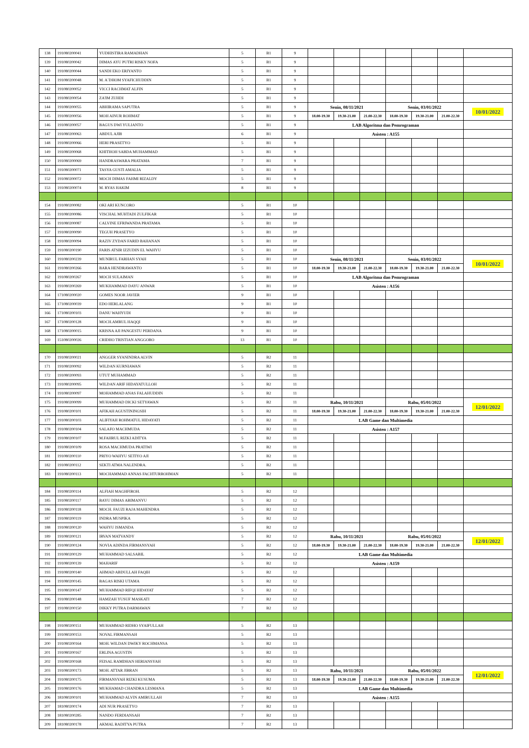| 138 | 191080200041 | YUDHISTIRA RAMADHAN | 5 | B1 | 9 | | | | | | | |
| 139 | 191080200042 | DIMAS AYU PUTRI RISKY NOFA | 5 | B1 | 9 | | | | | | | |
| 140 | 191080200044 | SANDI EKO ERIYANTO | 5 | B1 | 9 | | | | | | | |
| 141 | 191080200048 | M. A`DHOM SYAFICHUDDIN | 5 | B1 | 9 | | | | | | | |
| 142 | 191080200052 | VICCI RACHMAT ALFIN | 5 | B1 | 9 | | | | | | | |
| 143 | 191080200054 | ZA'IM ZUHDI | 5 | B1 | 9 | | | | | | | |
| 144 | 191080200055 | ABHIRAMA SAPUTRA | 5 | B1 | 9 | Senin, 08/11/2021 | | | Senin, 03/01/2022 | | | 10/01/2022 |
| 145 | 191080200056 | MOH AINUR ROHMAT | 5 | B1 | 9 | 18.00-19.30 | 19.30-21.00 | 21.00-22.30 | 18.00-19.30 | 19.30-21.00 | 21.00-22.30 | |
| 146 | 191080200057 | BAGUS DWI YULIANTO | 5 | B1 | 9 | LAB Algoritma dan Pemrograman | | | | | | |
| 147 | 191080200063 | ABDUL AJIB | 6 | B1 | 9 | Asisten : A155 | | | | | | |
| 148 | 191080200066 | HERI PRASETYO | 5 | B1 | 9 | | | | | | | |
| 149 | 191080200068 | KHITHOH SABDA MUHAMMAD | 5 | B1 | 9 | | | | | | | |
| 150 | 191080200069 | HANDRASWARA PRATAMA | 7 | B1 | 9 | | | | | | | |
| 151 | 191080200071 | TASYA GUSTI AMALIA | 5 | B1 | 9 | | | | | | | |
| 152 | 191080200072 | MOCH DIMAS FAHMI RIZALDY | 5 | B1 | 9 | | | | | | | |
| 153 | 191080200074 | M. RYAS HAKIM | 8 | B1 | 9 | | | | | | | |
| 154 | 191080200082 | OKI ARI KUNCORO | 5 | B1 | 10 | | | | | | | |
| 155 | 191080200086 | VISCHAL MUHTADI ZULFIKAR | 5 | B1 | 10 | | | | | | | |
| 156 | 191080200087 | CALVINE EFRIWANDA PRATAMA | 5 | B1 | 10 | | | | | | | |
| 157 | 191080200090 | TEGUH PRASETYO | 5 | B1 | 10 | | | | | | | |
| 158 | 191080200094 | RAZIV ZYDAN FARID BAHANAN | 5 | B1 | 10 | | | | | | | |
| 159 | 191080200190 | FARIS ATSIR IZZUDIN EL WAHYU | 5 | B1 | 10 | | | | | | | |
| 160 | 191080200239 | MUNIRUL FARHAN SYAH | 5 | B1 | 10 | Senin, 08/11/2021 | | | Senin, 03/01/2022 | | | 10/01/2022 |
| 161 | 191080200266 | BARA HENDRAWANTO | 5 | B1 | 10 | 18.00-19.30 | 19.30-21.00 | 21.00-22.30 | 18.00-19.30 | 19.30-21.00 | 21.00-22.30 | |
| 162 | 191080200267 | MOCH SULAIMAN | 5 | B1 | 10 | LAB Algoritma dan Pemrograman | | | | | | |
| 163 | 191080200269 | MUKHAMMAD DAYU ANWAR | 5 | B1 | 10 | Asisten : A156 | | | | | | |
| 164 | 171080200020 | GOMES NOOR JAVIER | 9 | B1 | 10 | | | | | | | |
| 165 | 171080200039 | EDO HERLALANG | 9 | B1 | 10 | | | | | | | |
| 166 | 171080200103 | DANU WAHYUDI | 9 | B1 | 10 | | | | | | | |
| 167 | 171080200128 | MOCH.AMRUL HAQQI | 9 | B1 | 10 | | | | | | | |
| 168 | 171080200015 | KRISNA AJI PANGESTU PERDANA | 9 | B1 | 10 | | | | | | | |
| 169 | 151080200026 | CRIDHO TRISTIAN ANGGORO | 13 | B1 | 10 | | | | | | | |
| 170 | 191080200021 | ANGGER SYANINDRA ALVIN | 5 | B2 | 11 | | | | | | | |
| 171 | 191080200092 | WILDAN KURNIAWAN | 5 | B2 | 11 | | | | | | | |
| 172 | 191080200093 | UTUT MUHAMMAD | 5 | B2 | 11 | | | | | | | |
| 173 | 191080200095 | WILDAN ARIF HIDAYATULLOH | 5 | B2 | 11 | | | | | | | |
| 174 | 191080200097 | MOHAMMAD ANAS FALAHUDDIN | 5 | B2 | 11 | | | | | | | |
| 175 | 191080200099 | MUHAMMAD DICKI SETYAWAN | 5 | B2 | 11 | Rabu, 10/11/2021 | | | Rabu, 05/01/2022 | | | 12/01/2022 |
| 176 | 191080200101 | AFIKAH AGUSTININGSIH | 5 | B2 | 11 | 18.00-19.30 | 19.30-21.00 | 21.00-22.30 | 18.00-19.30 | 19.30-21.00 | 21.00-22.30 | |
| 177 | 191080200103 | ALIFIYAH ROHMATUL HIDAYATI | 5 | B2 | 11 | LAB Game dan Multimedia | | | | | | |
| 178 | 191080200104 | SALAFO MACHMUDA | 5 | B2 | 11 | Asisten : A157 | | | | | | |
| 179 | 191080200107 | M.FAHRUL RIZKI ADITYA | 5 | B2 | 11 | | | | | | | |
| 180 | 191080200109 | ROSA MACHMUDA PRATIWI | 5 | B2 | 11 | | | | | | | |
| 181 | 191080200110 | PRIYO WAHYU SETIYO AJI | 5 | B2 | 11 | | | | | | | |
| 182 | 191080200112 | SEKTI ATMA NALENDRA. | 5 | B2 | 11 | | | | | | | |
| 183 | 191080200113 | MOCHAMMAD ANNAS FACHTURROHMAN | 5 | B2 | 11 | | | | | | | |
| 184 | 191080200114 | ALFIAH MAGHFIROH. | 5 | B2 | 12 | | | | | | | |
| 185 | 191080200117 | BAYU DIMAS ABIMANYU | 5 | B2 | 12 | | | | | | | |
| 186 | 191080200118 | MOCH. FAUZI RAJA MAHENDRA | 5 | B2 | 12 | | | | | | | |
| 187 | 191080200119 | INDRA MUSPIKA | 5 | B2 | 12 | | | | | | | |
| 188 | 191080200120 | WAHYU ISMANDA | 5 | B2 | 12 | | | | | | | |
| 189 | 191080200121 | IRVAN MATVANDY | 5 | B2 | 12 | Rabu, 10/11/2021 | | | Rabu, 05/01/2022 | | | 12/01/2022 |
| 190 | 191080200124 | NOVIA ADINDA FIRMANSYAH | 5 | B2 | 12 | 18.00-19.30 | 19.30-21.00 | 21.00-22.30 | 18.00-19.30 | 19.30-21.00 | 21.00-22.30 | |
| 191 | 191080200129 | MUHAMMAD SALSABIL | 5 | B2 | 12 | LAB Game dan Multimedia | | | | | | |
| 192 | 191080200139 | MAHARIF | 5 | B2 | 12 | Asisten : A159 | | | | | | |
| 193 | 191080200140 | AHMAD ABDULLAH FAQIH | 5 | B2 | 12 | | | | | | | |
| 194 | 191080200145 | BAGAS RISKI UTAMA | 5 | B2 | 12 | | | | | | | |
| 195 | 191080200147 | MUHAMMAD RIFQI HIDAYAT | 5 | B2 | 12 | | | | | | | |
| 196 | 191080200148 | HAMZAH YUSUF MASKATI | 7 | B2 | 12 | | | | | | | |
| 197 | 191080200150 | DIKKY PUTRA DARMAWAN | 7 | B2 | 12 | | | | | | | |
| 198 | 191080200151 | MUHAMMAD RIDHO SYAIFULLAH | 5 | B2 | 13 | | | | | | | |
| 199 | 191080200153 | NOVAL FIRMANSAH | 5 | B2 | 13 | | | | | | | |
| 200 | 191080200164 | MOH. WILDAN DWIKY ROCHMANSA | 5 | B2 | 13 | | | | | | | |
| 201 | 191080200167 | ERLINA AGUSTIN | 5 | B2 | 13 | | | | | | | |
| 202 | 191080200168 | FEISAL RAMDHAN HERIANSYAH | 5 | B2 | 13 | | | | | | | |
| 203 | 191080200173 | MOH. ATTAR JIBRAN | 5 | B2 | 13 | Rabu, 10/11/2021 | | | Rabu, 05/01/2022 | | | 12/01/2022 |
| 204 | 191080200175 | FIRMANSYAH RIZKI KUSUMA | 5 | B2 | 13 | 18.00-19.30 | 19.30-21.00 | 21.00-22.30 | 18.00-19.30 | 19.30-21.00 | 21.00-22.30 | |
| 205 | 191080200176 | MUKHAMAD CHANDRA LESMANA | 5 | B2 | 13 | LAB Game dan Multimedia | | | | | | |
| 206 | 181080200101 | MUHAMMAD ALVIN AMIRULLAH | 7 | B2 | 13 | Asisten : A155 | | | | | | |
| 207 | 181080200174 | ADI NUR PRASETYO | 7 | B2 | 13 | | | | | | | |
| 208 | 181080200285 | NANDO FERDIANSAH | 7 | B2 | 13 | | | | | | | |
| 209 | 181080200178 | AKMAL RADITYA PUTRA | 7 | B2 | 13 | | | | | | | |